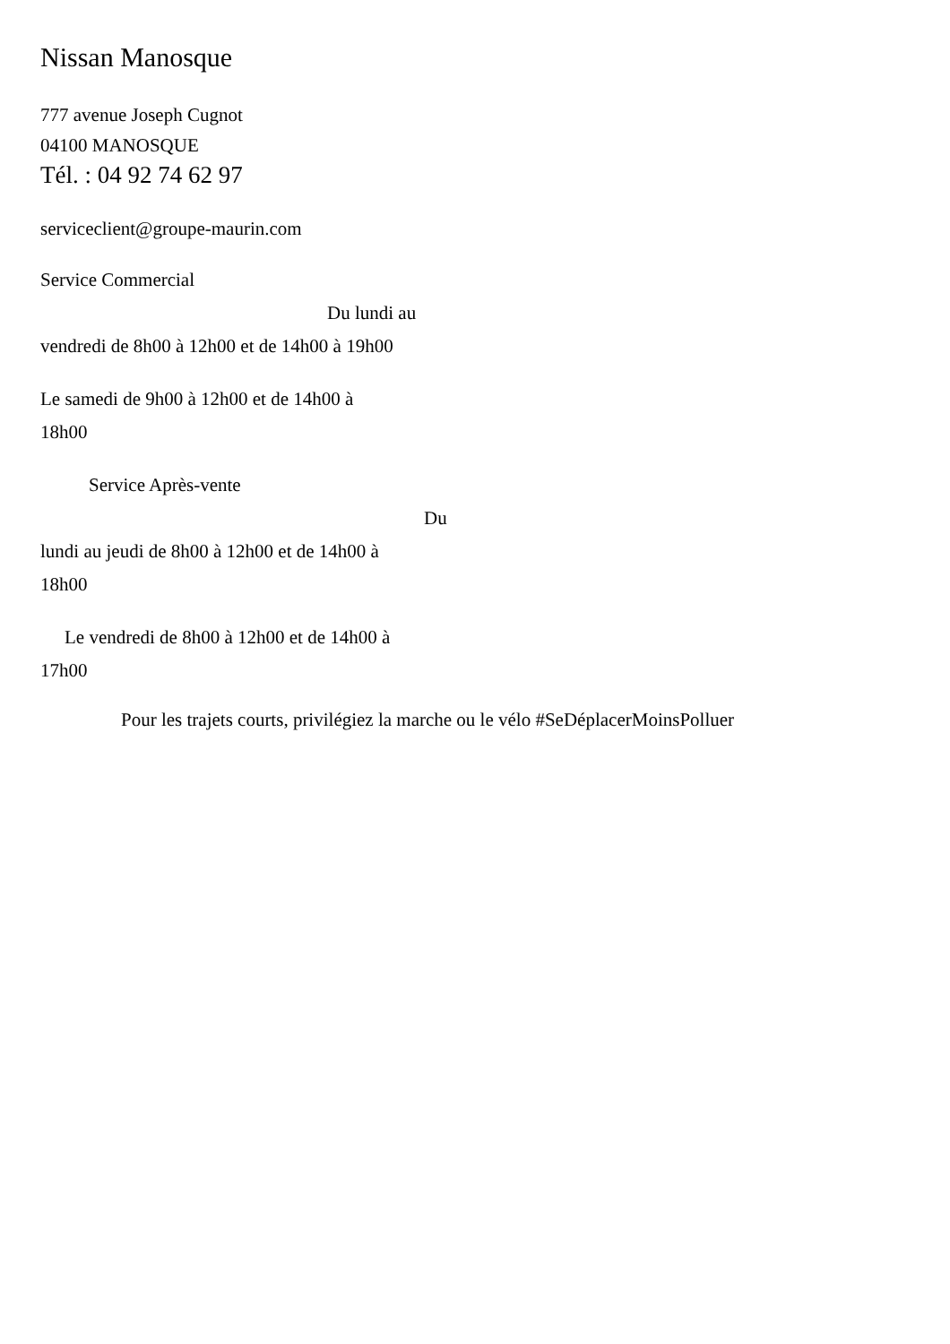Nissan Manosque
777 avenue Joseph Cugnot
04100 MANOSQUE
Tél. : 04 92 74 62 97
serviceclient@groupe-maurin.com
Service Commercial
Du lundi au
vendredi de 8h00 à 12h00 et de 14h00 à 19h00
Le samedi de 9h00 à 12h00 et de 14h00 à
18h00
Service Après-vente
Du
lundi au jeudi de 8h00 à 12h00 et de 14h00 à
18h00
Le vendredi de 8h00 à 12h00 et de 14h00 à
17h00
Pour les trajets courts, privilégiez la marche ou le vélo #SeDéplacerMoinsPolluer